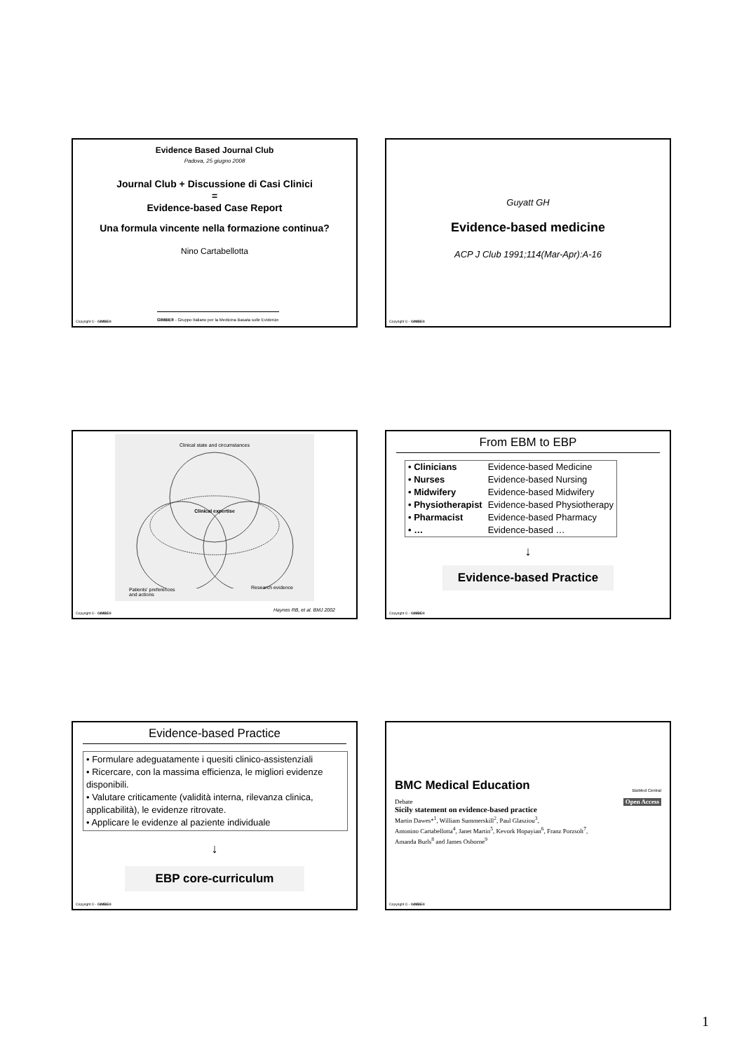Evidence Based Journal Club
Padova, 25 giugno 2008
Journal Club + Discussione di Casi Clinici
=
Evidence-based Case Report
Una formula vincente nella formazione continua?
Nino Cartabellotta
GIMBE® - Gruppo Italiano per la Medicina Basata sulle Evidenze
Copyright © - GIMBE®
Guyatt GH
Evidence-based medicine
ACP J Club 1991;114(Mar-Apr):A-16
Copyright © - GIMBE®
Clinical state and circumstances
Clinical expertise
Patients' preferences
and actions
Research evidence
Haynes RB, et al. BMJ 2002
Copyright © - GIMBE®
From EBM to EBP
| • Clinicians | Evidence-based Medicine |
| • Nurses | Evidence-based Nursing |
| • Midwifery | Evidence-based Midwifery |
| • Physiotherapist | Evidence-based Physiotherapy |
| • Pharmacist | Evidence-based Pharmacy |
| • … | Evidence-based … |
↓
Evidence-based Practice
Copyright © - GIMBE®
Evidence-based Practice
• Formulare adeguatamente i quesiti clinico-assistenziali
• Ricercare, con la massima efficienza, le migliori evidenze disponibili.
• Valutare criticamente (validità interna, rilevanza clinica, applicabilità), le evidenze ritrovate.
• Applicare le evidenze al paziente individuale
↓
EBP core-curriculum
Copyright © - GIMBE®
BMC Medical Education BioMed Central
Debate Open Access
Sicily statement on evidence-based practice
Martin Dawes*<sup>1</sup>, William Summerskill<sup>2</sup>, Paul Glasziou<sup>3</sup>,
Antonino Cartabellotta<sup>4</sup>, Janet Martin<sup>5</sup>, Kevork Hopayian<sup>6</sup>, Franz Porzsolt<sup>7</sup>,
Amanda Burls<sup>8</sup> and James Osborne<sup>9</sup>
Copyright © - GIMBE®
1